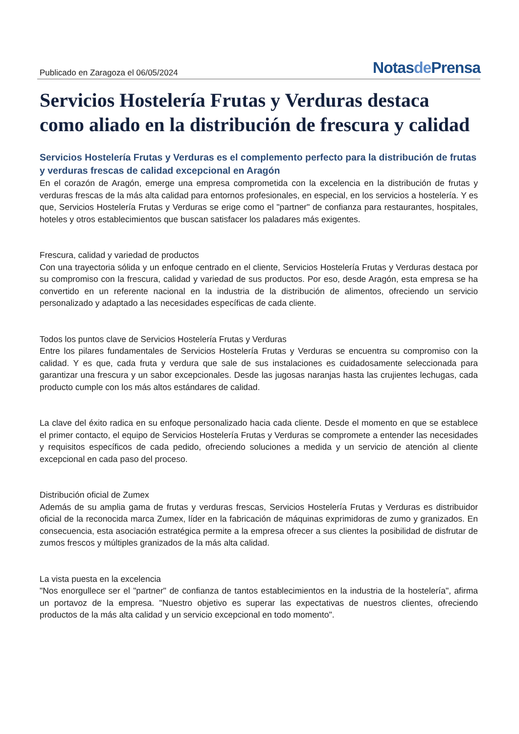Publicado en Zaragoza el 06/05/2024
Notasde Prensa
Servicios Hostelería Frutas y Verduras destaca como aliado en la distribución de frescura y calidad
Servicios Hostelería Frutas y Verduras es el complemento perfecto para la distribución de frutas y verduras frescas de calidad excepcional en Aragón
En el corazón de Aragón, emerge una empresa comprometida con la excelencia en la distribución de frutas y verduras frescas de la más alta calidad para entornos profesionales, en especial, en los servicios a hostelería. Y es que, Servicios Hostelería Frutas y Verduras se erige como el "partner" de confianza para restaurantes, hospitales, hoteles y otros establecimientos que buscan satisfacer los paladares más exigentes.
Frescura, calidad y variedad de productos
Con una trayectoria sólida y un enfoque centrado en el cliente, Servicios Hostelería Frutas y Verduras destaca por su compromiso con la frescura, calidad y variedad de sus productos. Por eso, desde Aragón, esta empresa se ha convertido en un referente nacional en la industria de la distribución de alimentos, ofreciendo un servicio personalizado y adaptado a las necesidades específicas de cada cliente.
Todos los puntos clave de Servicios Hostelería Frutas y Verduras
Entre los pilares fundamentales de Servicios Hostelería Frutas y Verduras se encuentra su compromiso con la calidad. Y es que, cada fruta y verdura que sale de sus instalaciones es cuidadosamente seleccionada para garantizar una frescura y un sabor excepcionales. Desde las jugosas naranjas hasta las crujientes lechugas, cada producto cumple con los más altos estándares de calidad.
La clave del éxito radica en su enfoque personalizado hacia cada cliente. Desde el momento en que se establece el primer contacto, el equipo de Servicios Hostelería Frutas y Verduras se compromete a entender las necesidades y requisitos específicos de cada pedido, ofreciendo soluciones a medida y un servicio de atención al cliente excepcional en cada paso del proceso.
Distribución oficial de Zumex
Además de su amplia gama de frutas y verduras frescas, Servicios Hostelería Frutas y Verduras es distribuidor oficial de la reconocida marca Zumex, líder en la fabricación de máquinas exprimidoras de zumo y granizados. En consecuencia, esta asociación estratégica permite a la empresa ofrecer a sus clientes la posibilidad de disfrutar de zumos frescos y múltiples granizados de la más alta calidad.
La vista puesta en la excelencia
"Nos enorgullece ser el "partner" de confianza de tantos establecimientos en la industria de la hostelería", afirma un portavoz de la empresa. "Nuestro objetivo es superar las expectativas de nuestros clientes, ofreciendo productos de la más alta calidad y un servicio excepcional en todo momento".